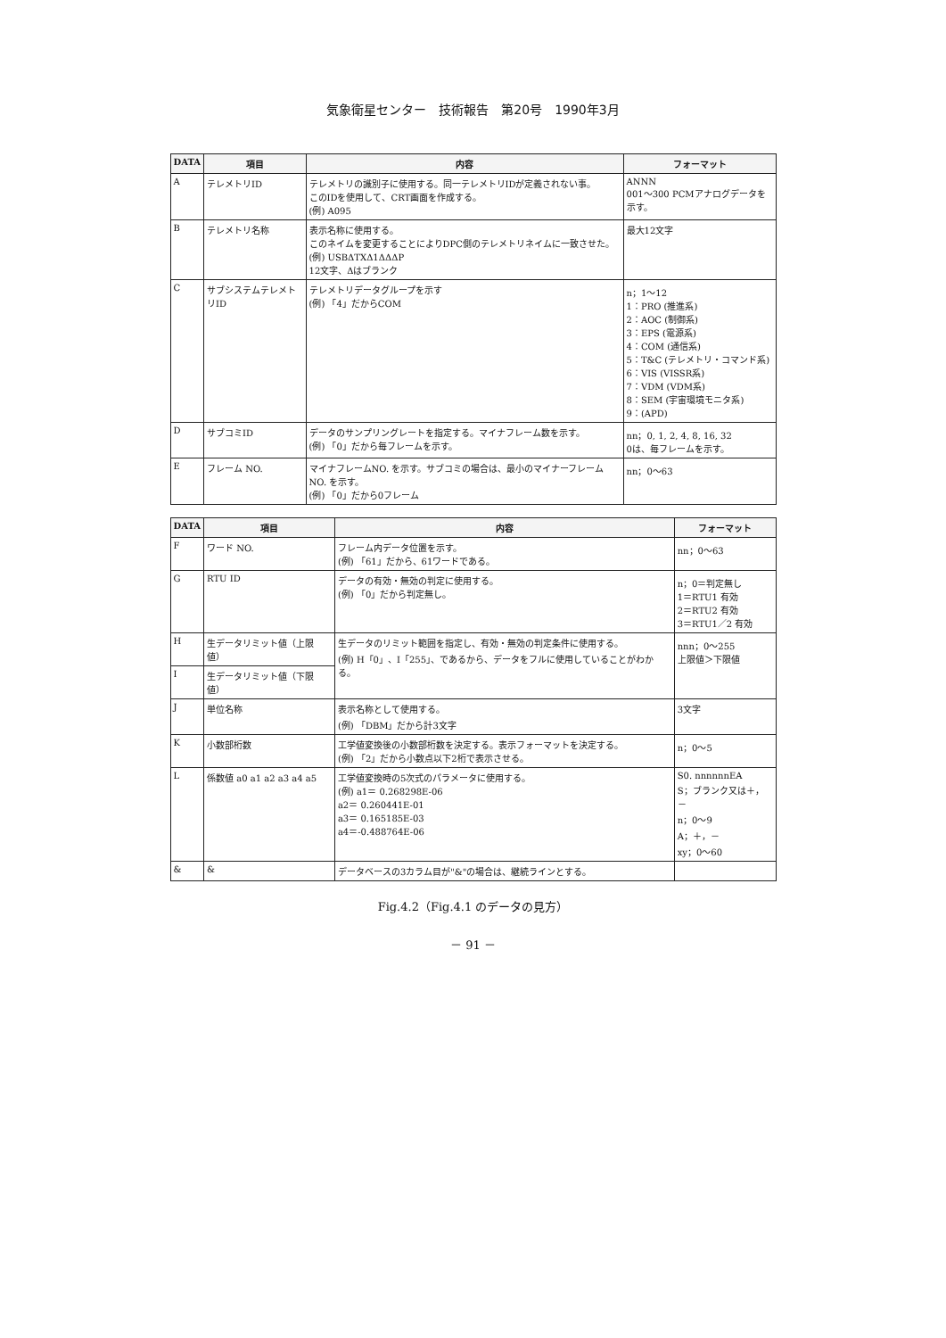気象衛星センター　技術報告　第20号　1990年3月
| DATA | 項目 | 内容 | フォーマット |
| --- | --- | --- | --- |
| A | テレメトリID | テレメトリの識別子に使用する。同一テレメトリIDが定義されない事。 このIDを使用して、CRT画面を作成する。 (例) A095 | ANNN 001～300 PCMアナログデータを示す。 |
| B | テレメトリ名称 | 表示名称に使用する。 このネイムを変更することによりDPC側のテレメトリネイムに一致させた。 (例) USBΔTXΔ1ΔΔΔP 12文字、Δはブランク | 最大12文字 |
| C | サブシステムテレメトリID | テレメトリデータグループを示す (例) 「4」だからCOM | n；1～12 1：PRO (推進系) 2：AOC (制御系) 3：EPS (電源系) 4：COM (通信系) 5：T&C (テレメトリ・コマンド系) 6：VIS (VISSR系) 7：VDM (VDM系) 8：SEM (宇宙環境モニタ系) 9：(APD) |
| D | サブコミID | データのサンプリングレートを指定する。マイナフレーム数を示す。 (例) 「0」だから毎フレームを示す。 | nn；0, 1, 2, 4, 8, 16, 32 0は、毎フレームを示す。 |
| E | フレーム NO. | マイナフレームNO. を示す。サブコミの場合は、最小のマイナーフレームNO. を示す。 (例) 「0」だから0フレーム | nn；0～63 |
| DATA | 項目 | 内容 | フォーマット |
| --- | --- | --- | --- |
| F | ワード NO. | フレーム内データ位置を示す。 (例) 「61」だから、61ワードである。 | nn；0～63 |
| G | RTU ID | データの有効・無効の判定に使用する。 (例) 「0」だから判定無し。 | n；0＝判定無し 1＝RTU1 有効 2＝RTU2 有効 3＝RTU1／2 有効 |
| H | 生データリミット値（上限値） | 生データのリミット範囲を指定し、有効・無効の判定条件に使用する。 (例) H「0」、I「255」、であるから、データをフルに使用していることがわかる。 | nnn；0～255 上限値＞下限値 |
| I | 生データリミット値（下限値） | | |
| J | 単位名称 | 表示名称として使用する。 (例) 「DBM」だから計3文字 | 3文字 |
| K | 小数部桁数 | 工学値変換後の小数部桁数を決定する。表示フォーマットを決定する。 (例) 「2」だから小数点以下2桁で表示させる。 | n；0～5 |
| L | 係数値 a0 a1 a2 a3 a4 a5 | 工学値変換時の5次式のパラメータに使用する。 (例) a1＝ 0.268298E-06 a2＝ 0.260441E-01 a3＝ 0.165185E-03 a4＝-0.488764E-06 | S0. nnnnnnEA S；ブランク又は＋，－ n；0～9 A；＋，－ xy；0～60 |
| & | & | データベースの3カラム目が"&"の場合は、継続ラインとする。 | |
Fig.4.2（Fig.4.1 のデータの見方）
－ 91 －